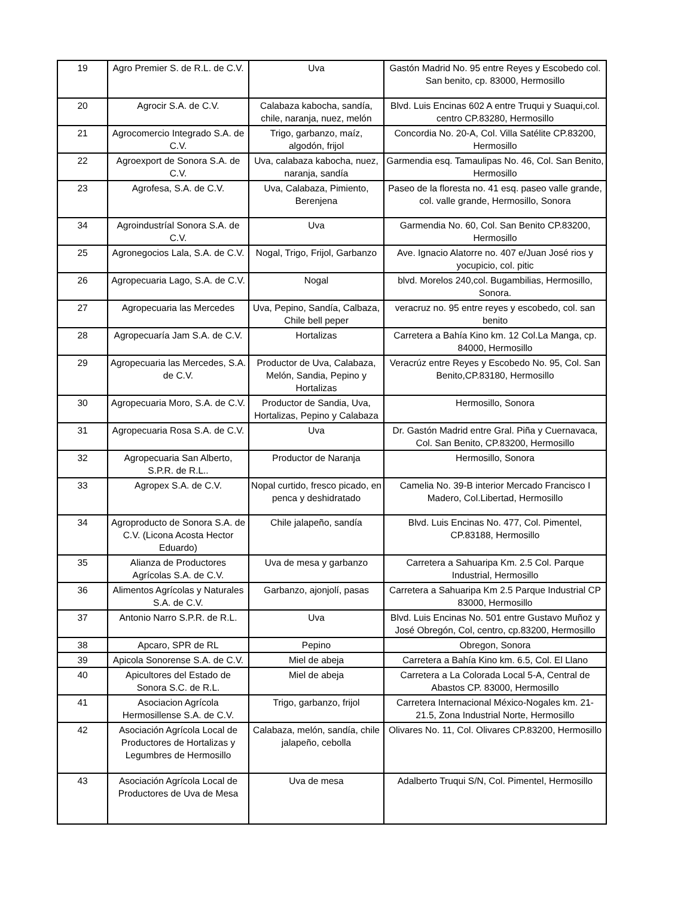| 19 | Agro Premier S. de R.L. de C.V. | Uva | Gastón Madrid No. 95 entre Reyes y Escobedo col. San benito, cp. 83000, Hermosillo |
| 20 | Agrocir S.A. de C.V. | Calabaza kabocha, sandía, chile, naranja, nuez, melón | Blvd. Luis Encinas 602 A entre Truqui y Suaqui,col. centro CP.83280, Hermosillo |
| 21 | Agrocomercio Integrado S.A. de C.V. | Trigo, garbanzo, maíz, algodón, frijol | Concordia No. 20-A, Col. Villa Satélite CP.83200, Hermosillo |
| 22 | Agroexport de Sonora S.A. de C.V. | Uva, calabaza kabocha, nuez, naranja, sandía | Garmendia esq. Tamaulipas No. 46, Col. San Benito, Hermosillo |
| 23 | Agrofesa, S.A. de C.V. | Uva, Calabaza, Pimiento, Berenjena | Paseo de la floresta no. 41 esq. paseo valle grande, col. valle grande, Hermosillo, Sonora |
| 34 | Agroindustríal Sonora S.A. de C.V. | Uva | Garmendia No. 60, Col. San Benito CP.83200, Hermosillo |
| 25 | Agronegocios Lala, S.A. de C.V. | Nogal, Trigo, Frijol, Garbanzo | Ave. Ignacio Alatorre no. 407 e/Juan José rios y yocupicio, col. pitic |
| 26 | Agropecuaria Lago, S.A. de C.V. | Nogal | blvd. Morelos 240,col. Bugambilias, Hermosillo, Sonora. |
| 27 | Agropecuaria las Mercedes | Uva, Pepino, Sandía, Calbaza, Chile bell peper | veracruz no. 95 entre reyes y escobedo, col. san benito |
| 28 | Agropecuaría Jam S.A. de C.V. | Hortalizas | Carretera a Bahía Kino km. 12 Col.La Manga, cp. 84000, Hermosillo |
| 29 | Agropecuaria las Mercedes, S.A. de C.V. | Productor de Uva, Calabaza, Melón, Sandia, Pepino y Hortalizas | Veracrúz entre Reyes y Escobedo No. 95, Col. San Benito,CP.83180, Hermosillo |
| 30 | Agropecuaria Moro, S.A. de C.V. | Productor de Sandia, Uva, Hortalizas, Pepino y Calabaza | Hermosillo, Sonora |
| 31 | Agropecuaria Rosa S.A. de C.V. | Uva | Dr. Gastón Madrid entre Gral. Piña y Cuernavaca, Col. San Benito, CP.83200, Hermosillo |
| 32 | Agropecuaria San Alberto, S.P.R. de R.L.. | Productor de Naranja | Hermosillo, Sonora |
| 33 | Agropex S.A. de C.V. | Nopal curtido, fresco picado, en penca y deshidratado | Camelia No. 39-B interior Mercado Francisco I Madero, Col.Libertad, Hermosillo |
| 34 | Agroproducto de Sonora S.A. de C.V. (Licona Acosta Hector Eduardo) | Chile jalapeño, sandía | Blvd. Luis Encinas No. 477, Col. Pimentel, CP.83188, Hermosillo |
| 35 | Alianza de Productores Agrícolas S.A. de C.V. | Uva de mesa y garbanzo | Carretera a Sahuaripa Km. 2.5 Col. Parque Industrial, Hermosillo |
| 36 | Alimentos Agrícolas y Naturales S.A. de C.V. | Garbanzo, ajonjolí, pasas | Carretera a Sahuaripa Km 2.5 Parque Industrial CP 83000, Hermosillo |
| 37 | Antonio Narro S.P.R. de R.L. | Uva | Blvd. Luis Encinas No. 501 entre Gustavo Muñoz y José Obregón, Col, centro, cp.83200, Hermosillo |
| 38 | Apcaro, SPR de RL | Pepino | Obregon, Sonora |
| 39 | Apicola Sonorense S.A. de C.V. | Miel de abeja | Carretera a Bahía Kino km. 6.5, Col. El Llano |
| 40 | Apicultores del Estado de Sonora S.C. de R.L. | Miel de abeja | Carretera a La Colorada Local 5-A, Central de Abastos CP. 83000, Hermosillo |
| 41 | Asociacion Agrícola Hermosillense S.A. de C.V. | Trigo, garbanzo, frijol | Carretera Internacional México-Nogales km. 21-21.5, Zona Industrial Norte, Hermosillo |
| 42 | Asociación Agrícola Local de Productores de Hortalizas y Legumbres de Hermosillo | Calabaza, melón, sandía, chile jalapeño, cebolla | Olivares No. 11, Col. Olivares CP.83200, Hermosillo |
| 43 | Asociación Agrícola Local de Productores de Uva de Mesa | Uva de mesa | Adalberto Truqui S/N, Col. Pimentel, Hermosillo |